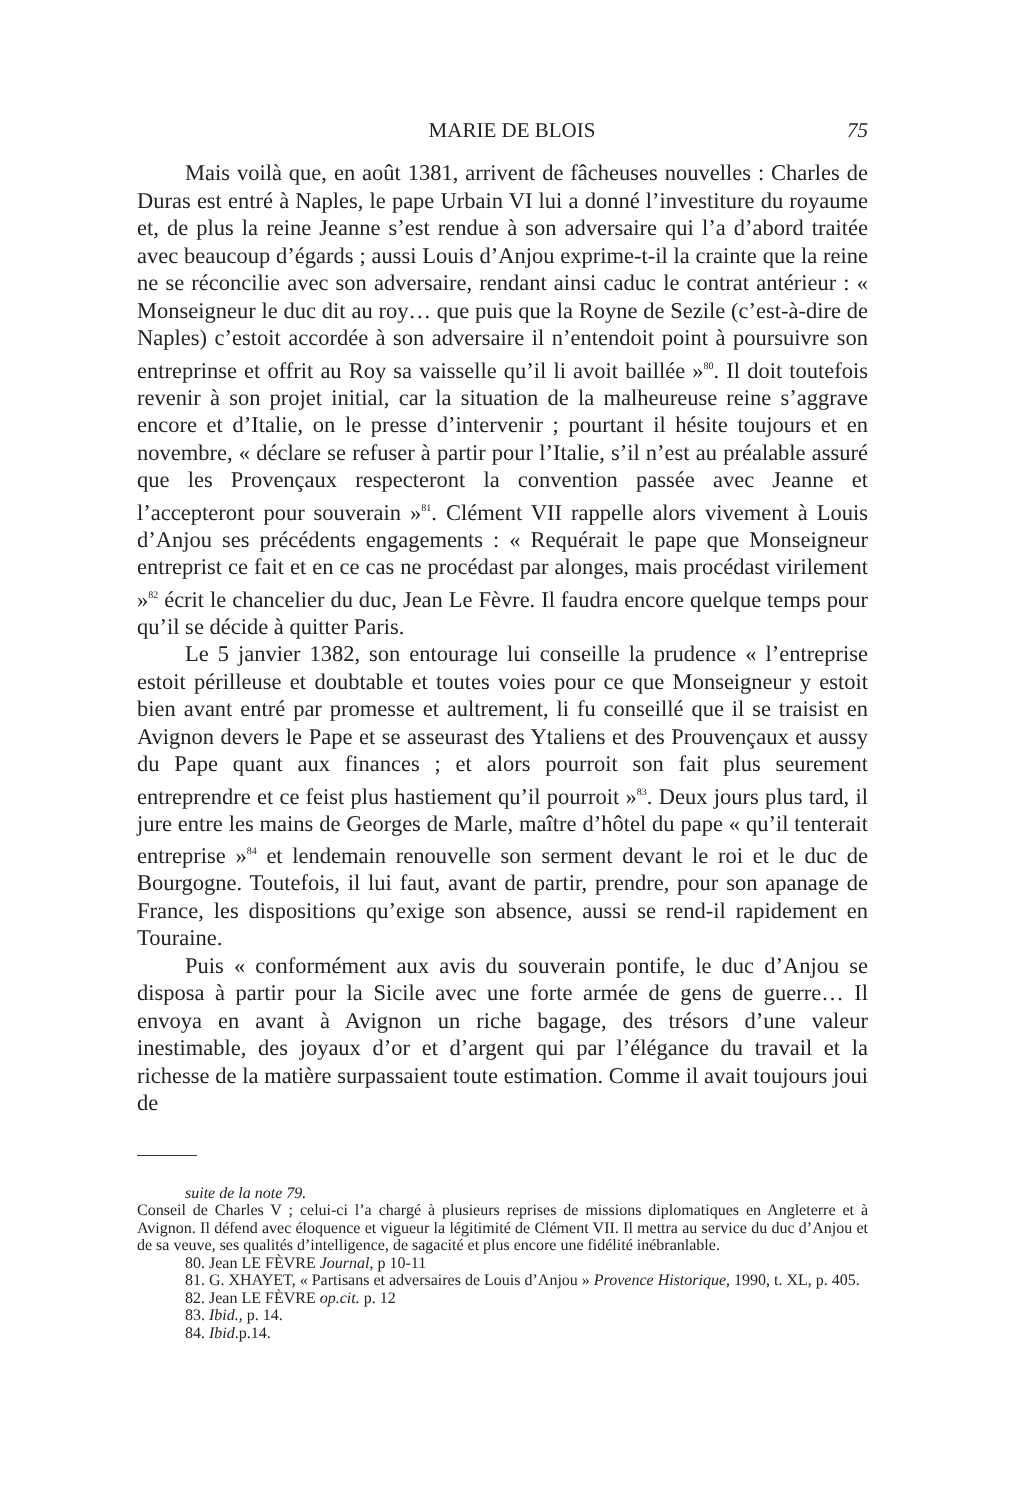MARIE DE BLOIS 75
Mais voilà que, en août 1381, arrivent de fâcheuses nouvelles : Charles de Duras est entré à Naples, le pape Urbain VI lui a donné l’investiture du royaume et, de plus la reine Jeanne s’est rendue à son adversaire qui l’a d’abord traitée avec beaucoup d’égards ; aussi Louis d’Anjou exprime-t-il la crainte que la reine ne se réconcilie avec son adversaire, rendant ainsi caduc le contrat antérieur : « Monseigneur le duc dit au roy… que puis que la Royne de Sezile (c’est-à-dire de Naples) c’estoit accordée à son adversaire il n’entendoit point à poursuivre son entreprinse et offrit au Roy sa vaisselle qu’il li avoit baillée »<sup>80</sup>. Il doit toutefois revenir à son projet initial, car la situation de la malheureuse reine s’aggrave encore et d’Italie, on le presse d’intervenir ; pourtant il hésite toujours et en novembre, « déclare se refuser à partir pour l’Italie, s’il n’est au préalable assuré que les Provençaux respecteront la convention passée avec Jeanne et l’accepteront pour souverain »<sup>81</sup>. Clément VII rappelle alors vivement à Louis d’Anjou ses précédents engagements : « Requérait le pape que Monseigneur entreprist ce fait et en ce cas ne procédast par alonges, mais procédast virilement »<sup>82</sup> écrit le chancelier du duc, Jean Le Fèvre. Il faudra encore quelque temps pour qu’il se décide à quitter Paris.
Le 5 janvier 1382, son entourage lui conseille la prudence « l’entreprise estoit périlleuse et doubtable et toutes voies pour ce que Monseigneur y estoit bien avant entré par promesse et aultrement, li fu conseillé que il se traisist en Avignon devers le Pape et se asseurast des Ytaliens et des Prouvençaux et aussy du Pape quant aux finances ; et alors pourroit son fait plus seurement entreprendre et ce feist plus hastiement qu’il pourroit »<sup>83</sup>. Deux jours plus tard, il jure entre les mains de Georges de Marle, maître d’hôtel du pape « qu’il tenterait entreprise »<sup>84</sup> et lendemain renouvelle son serment devant le roi et le duc de Bourgogne. Toutefois, il lui faut, avant de partir, prendre, pour son apanage de France, les dispositions qu’exige son absence, aussi se rend-il rapidement en Touraine.
Puis « conformément aux avis du souverain pontife, le duc d’Anjou se disposa à partir pour la Sicile avec une forte armée de gens de guerre… Il envoya en avant à Avignon un riche bagage, des trésors d’une valeur inestimable, des joyaux d’or et d’argent qui par l’élégance du travail et la richesse de la matière surpassaient toute estimation. Comme il avait toujours joui de
suite de la note 79.
Conseil de Charles V ; celui-ci l’a chargé à plusieurs reprises de missions diplomatiques en Angleterre et à Avignon. Il défend avec éloquence et vigueur la légitimité de Clément VII. Il mettra au service du duc d’Anjou et de sa veuve, ses qualités d’intelligence, de sagacité et plus encore une fidélité inébranlable.
80. Jean LE FÈVRE Journal, p 10-11
81. G. XHAYET, « Partisans et adversaires de Louis d’Anjou » Provence Historique, 1990, t. XL, p. 405.
82. Jean LE FÈVRE op.cit. p. 12
83. Ibid., p. 14.
84. Ibid.p.14.